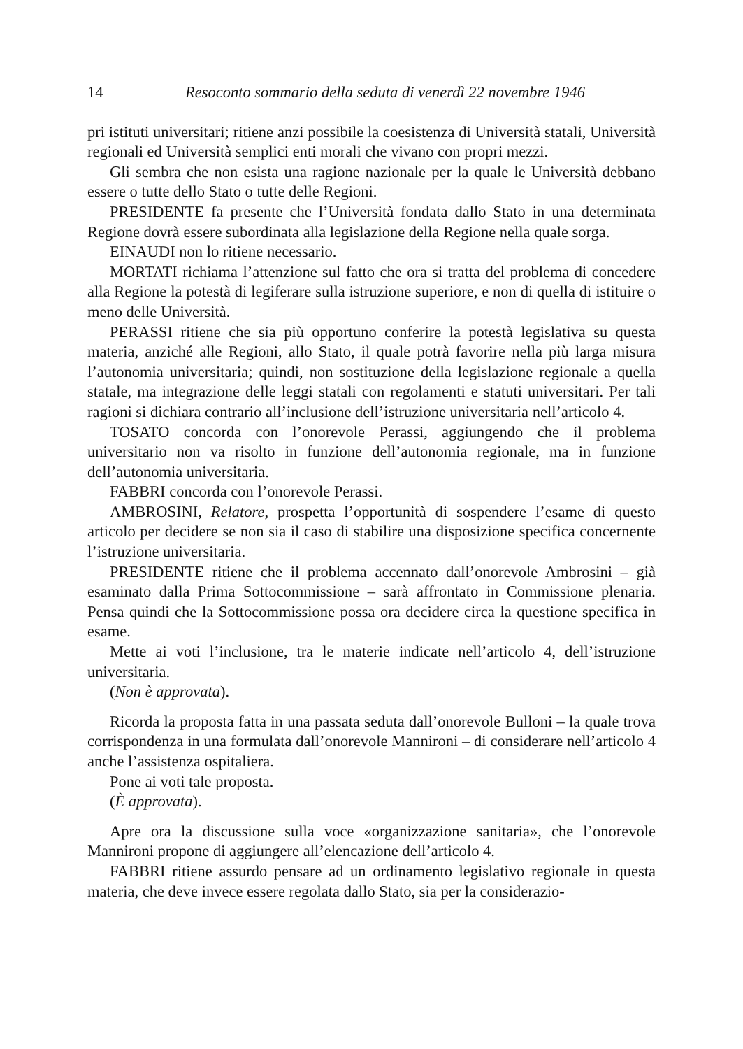14 Resoconto sommario della seduta di venerdì 22 novembre 1946
pri istituti universitari; ritiene anzi possibile la coesistenza di Università statali, Università regionali ed Università semplici enti morali che vivano con propri mezzi.
Gli sembra che non esista una ragione nazionale per la quale le Università debbano essere o tutte dello Stato o tutte delle Regioni.
PRESIDENTE fa presente che l’Università fondata dallo Stato in una determinata Regione dovrà essere subordinata alla legislazione della Regione nella quale sorga.
EINAUDI non lo ritiene necessario.
MORTATI richiama l’attenzione sul fatto che ora si tratta del problema di concedere alla Regione la potestà di legiferare sulla istruzione superiore, e non di quella di istituire o meno delle Università.
PERASSI ritiene che sia più opportuno conferire la potestà legislativa su questa materia, anziché alle Regioni, allo Stato, il quale potrà favorire nella più larga misura l’autonomia universitaria; quindi, non sostituzione della legislazione regionale a quella statale, ma integrazione delle leggi statali con regolamenti e statuti universitari. Per tali ragioni si dichiara contrario all’inclusione dell’istruzione universitaria nell’articolo 4.
TOSATO concorda con l’onorevole Perassi, aggiungendo che il problema universitario non va risolto in funzione dell’autonomia regionale, ma in funzione dell’autonomia universitaria.
FABBRI concorda con l’onorevole Perassi.
AMBROSINI, Relatore, prospetta l’opportunità di sospendere l’esame di questo articolo per decidere se non sia il caso di stabilire una disposizione specifica concernente l’istruzione universitaria.
PRESIDENTE ritiene che il problema accennato dall’onorevole Ambrosini – già esaminato dalla Prima Sottocommissione – sarà affrontato in Commissione plenaria. Pensa quindi che la Sottocommissione possa ora decidere circa la questione specifica in esame.
Mette ai voti l’inclusione, tra le materie indicate nell’articolo 4, dell’istruzione universitaria.
(Non è approvata).
Ricorda la proposta fatta in una passata seduta dall’onorevole Bulloni – la quale trova corrispondenza in una formulata dall’onorevole Mannironi – di considerare nell’articolo 4 anche l’assistenza ospitaliera.
Pone ai voti tale proposta.
(È approvata).
Apre ora la discussione sulla voce «organizzazione sanitaria», che l’onorevole Mannironi propone di aggiungere all’elencazione dell’articolo 4.
FABBRI ritiene assurdo pensare ad un ordinamento legislativo regionale in questa materia, che deve invece essere regolata dallo Stato, sia per la considerazio-